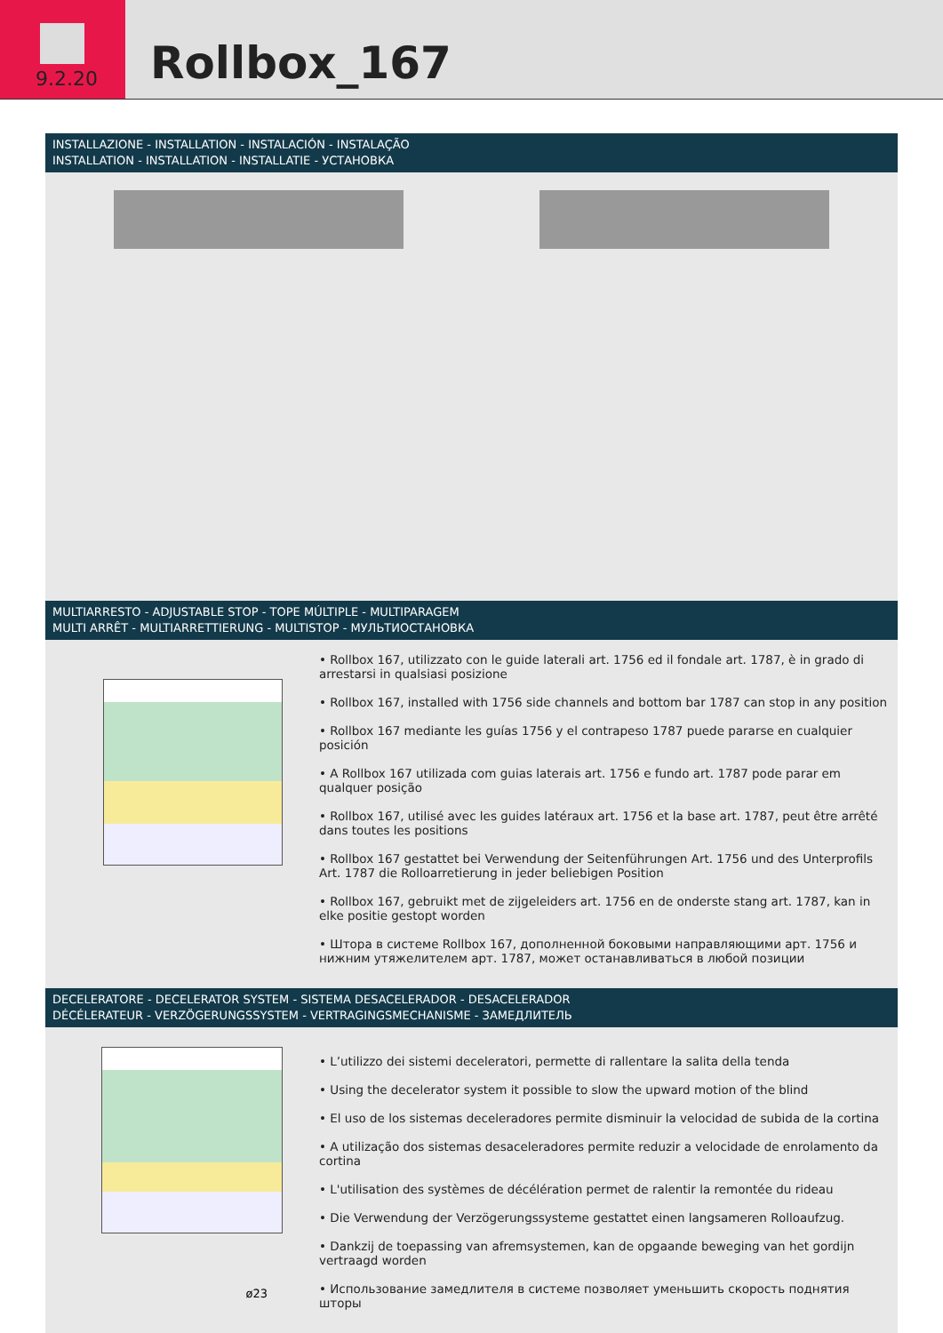9.2.20
Rollbox_167
INSTALLAZIONE - INSTALLATION - INSTALACIÓN - INSTALAÇÃO
INSTALLATION - INSTALLATION - INSTALLATIE - УСТАНОВКА
MULTIARRESTO - ADJUSTABLE STOP - TOPE MÚLTIPLE - MULTIPARAGEM
MULTI ARRÊT - MULTIARRETTIERUNG - MULTISTOP - МУЛЬТИОСТАНОВКА
• Rollbox 167, utilizzato con le guide laterali art. 1756 ed il fondale art. 1787, è in grado di arrestarsi in qualsiasi posizione
• Rollbox 167, installed with 1756 side channels and bottom bar 1787 can stop in any position
• Rollbox 167 mediante les guías 1756 y el contrapeso 1787 puede pararse en cualquier posición
• A Rollbox 167 utilizada com guias laterais art. 1756 e fundo art. 1787 pode parar em qualquer posição
• Rollbox 167, utilisé avec les guides latéraux art. 1756 et la base art. 1787, peut être arrêté dans toutes les positions
• Rollbox 167 gestattet bei Verwendung der Seitenführungen Art. 1756 und des Unterprofils Art. 1787 die Rolloarretierung in jeder beliebigen Position
• Rollbox 167, gebruikt met de zijgeleiders art. 1756 en de onderste stang art. 1787, kan in elke positie gestopt worden
• Штора в системе Rollbox 167, дополненной боковыми направляющими арт. 1756 и нижним утяжелителем арт. 1787, может останавливаться в любой позиции
DECELERATORE - DECELERATOR SYSTEM - SISTEMA DESACELERADOR - DESACELERADOR
DÉCÉLERATEUR - VERZÖGERUNGSSYSTEM - VERTRAGINGSMECHANISME - ЗАМЕДЛИТЕЛЬ
ø23
• L’utilizzo dei sistemi deceleratori, permette di rallentare la salita della tenda
• Using the decelerator system it possible to slow the upward motion of the blind
• El uso de los sistemas deceleradores permite disminuir la velocidad de subida de la cortina
• A utilização dos sistemas desaceleradores permite reduzir a velocidade de enrolamento da cortina
• L'utilisation des systèmes de décélération permet de ralentir la remontée du rideau
• Die Verwendung der Verzögerungssysteme gestattet einen langsameren Rolloaufzug.
• Dankzij de toepassing van afremsystemen, kan de opgaande beweging van het gordijn vertraagd worden
• Использование замедлителя в системе позволяет уменьшить скорость поднятия шторы